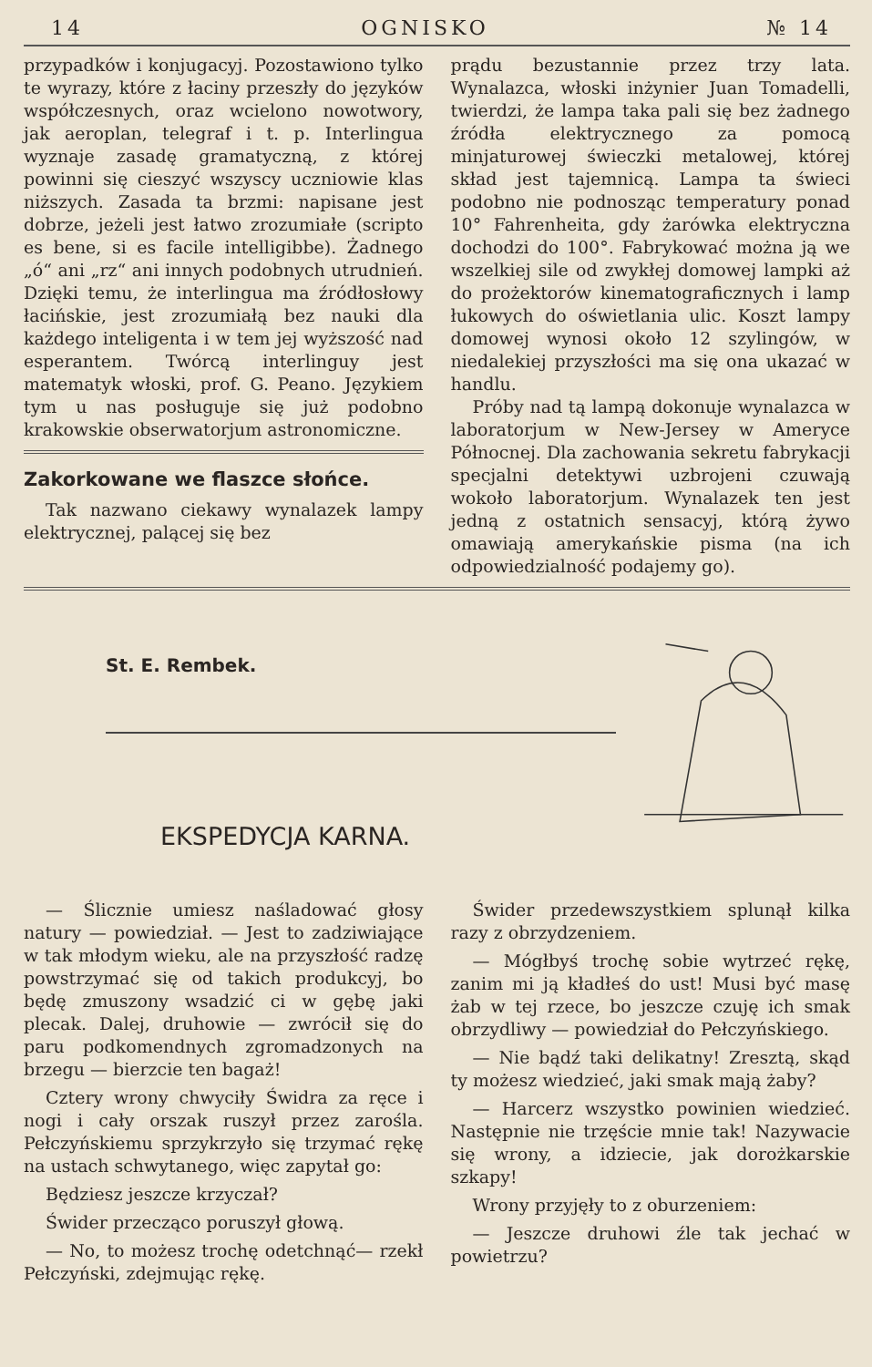14 OGNISKO № 14
przypadków i konjugacyj. Pozostawiono tylko te wyrazy, które z łaciny przeszły do języków współczesnych, oraz wcielono nowotwory, jak aeroplan, telegraf i t. p. Interlingua wyznaje zasadę gramatyczną, z której powinni się cieszyć wszyscy uczniowie klas niższych. Zasada ta brzmi: napisane jest dobrze, jeżeli jest łatwo zrozumiałe (scripto es bene, si es facile intelligibbe). Żadnego „ó“ ani „rz“ ani innych podobnych utrudnień. Dzięki temu, że interlingua ma źródłosłowy łacińskie, jest zrozumiałą bez nauki dla każdego inteligenta i w tem jej wyższość nad esperantem. Twórcą interlinguy jest matematyk włoski, prof. G. Peano. Językiem tym u nas posługuje się już podobno krakowskie obserwatorjum astronomiczne.
Zakorkowane we flaszce słońce.
Tak nazwano ciekawy wynalazek lampy elektrycznej, palącej się bez
prądu bezustannie przez trzy lata. Wynalazca, włoski inżynier Juan Tomadelli, twierdzi, że lampa taka pali się bez żadnego źródła elektrycznego za pomocą minjaturowej świeczki metalowej, której skład jest tajemnicą. Lampa ta świeci podobno nie podnosząc temperatury ponad 10° Fahrenheita, gdy żarówka elektryczna dochodzi do 100°. Fabrykować można ją we wszelkiej sile od zwykłej domowej lampki aż do prożektorów kinematograficznych i lamp łukowych do oświetlania ulic. Koszt lampy domowej wynosi około 12 szylingów, w niedalekiej przyszłości ma się ona ukazać w handlu.
Próby nad tą lampą dokonuje wynalazca w laboratorjum w New-Jersey w Ameryce Północnej. Dla zachowania sekretu fabrykacji specjalni detektywi uzbrojeni czuwają wokoło laboratorjum. Wynalazek ten jest jedną z ostatnich sensacyj, którą żywo omawiają amerykańskie pisma (na ich odpowiedzialność podajemy go).
St. E. Rembek.
EKSPEDYCJA KARNA.
— Ślicznie umiesz naśladować głosy natury — powiedział. — Jest to zadziwiające w tak młodym wieku, ale na przyszłość radzę powstrzymać się od takich produkcyj, bo będę zmuszony wsadzić ci w gębę jaki plecak. Dalej, druhowie — zwrócił się do paru podkomendnych zgromadzonych na brzegu — bierzcie ten bagaż!
Cztery wrony chwyciły Świdra za ręce i nogi i cały orszak ruszył przez zarośla. Pełczyńskiemu sprzykrzyło się trzymać rękę na ustach schwytanego, więc zapytał go:
Będziesz jeszcze krzyczał?
Świder przecząco poruszył głową.
— No, to możesz trochę odetchnąć— rzekł Pełczyński, zdejmując rękę.
Świder przedewszystkiem splunął kilka razy z obrzydzeniem.
— Mógłbyś trochę sobie wytrzeć rękę, zanim mi ją kładłeś do ust! Musi być masę żab w tej rzece, bo jeszcze czuję ich smak obrzydliwy — powiedział do Pełczyńskiego.
— Nie bądź taki delikatny! Zresztą, skąd ty możesz wiedzieć, jaki smak mają żaby?
— Harcerz wszystko powinien wiedzieć. Następnie nie trzęście mnie tak! Nazywacie się wrony, a idziecie, jak dorożkarskie szkapy!
Wrony przyjęły to z oburzeniem:
— Jeszcze druhowi źle tak jechać w powietrzu?